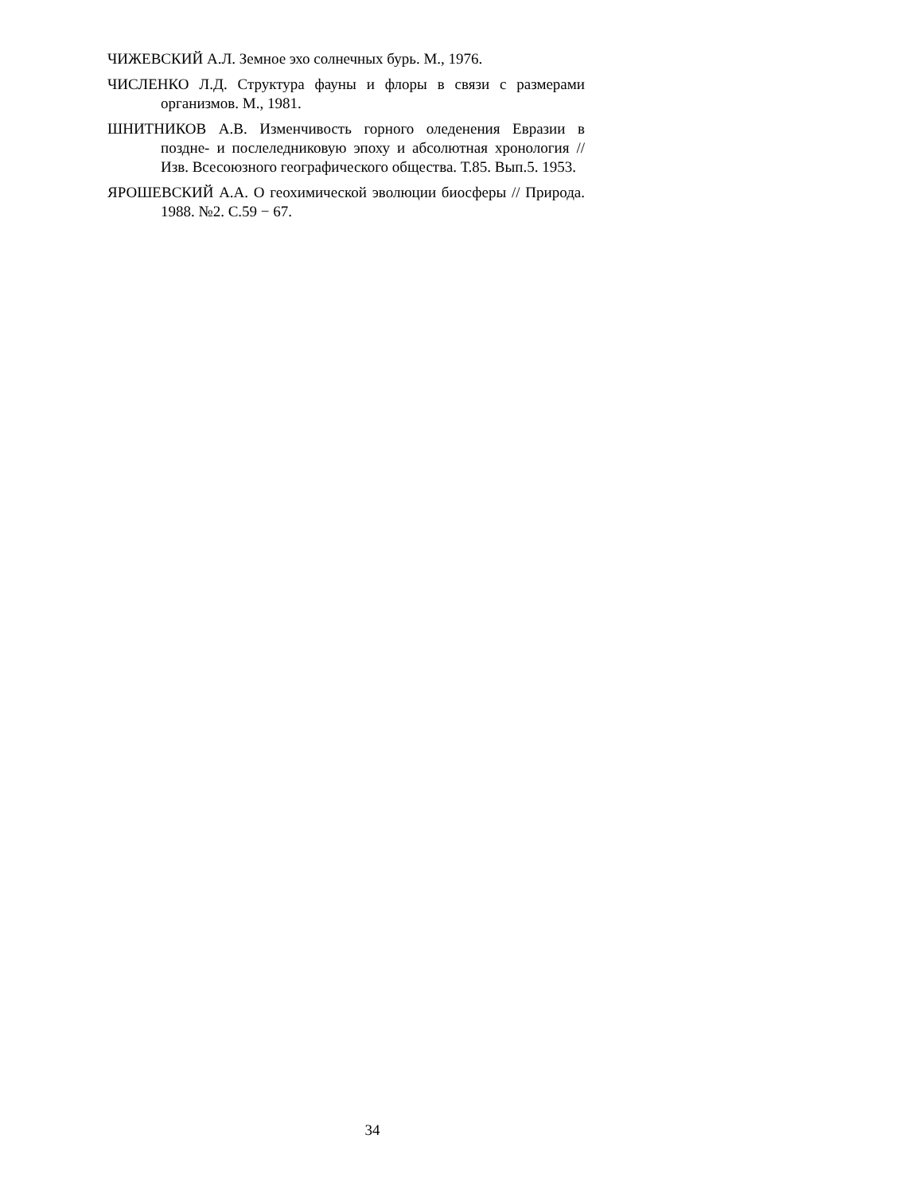ЧИЖЕВСКИЙ А.Л. Земное эхо солнечных бурь. М., 1976.
ЧИСЛЕНКО Л.Д. Структура фауны и флоры в связи с размерами организмов. М., 1981.
ШНИТНИКОВ А.В. Изменчивость горного оледенения Евразии в поздне- и послеледниковую эпоху и абсолютная хронология // Изв. Всесоюзного географического общества. Т.85. Вып.5. 1953.
ЯРОШЕВСКИЙ А.А. О геохимической эволюции биосферы // Природа. 1988. №2. С.59 − 67.
34